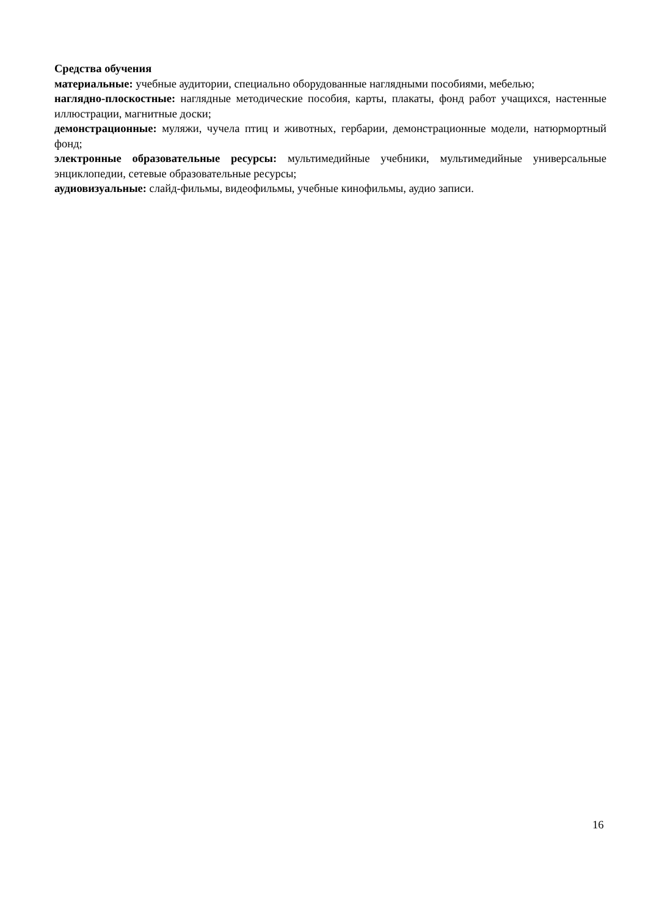Средства обучения
материальные: учебные аудитории, специально оборудованные наглядными пособиями, мебелью;
наглядно-плоскостные: наглядные методические пособия, карты, плакаты, фонд работ учащихся, настенные иллюстрации, магнитные доски;
демонстрационные: муляжи, чучела птиц и животных, гербарии, демонстрационные модели, натюрмортный фонд;
электронные образовательные ресурсы: мультимедийные учебники, мультимедийные универсальные энциклопедии, сетевые образовательные ресурсы;
аудиовизуальные: слайд-фильмы, видеофильмы, учебные кинофильмы, аудио записи.
16